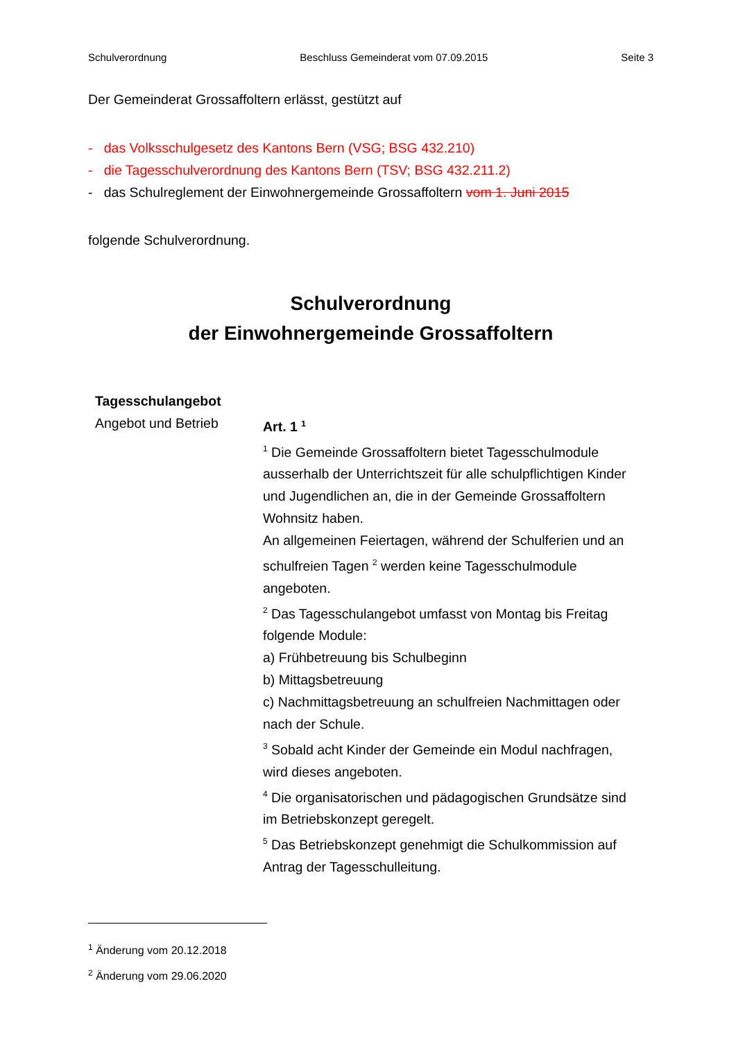Schulverordnung Beschluss Gemeinderat vom 07.09.2015 Seite 3
Der Gemeinderat Grossaffoltern erlässt, gestützt auf
- das Volksschulgesetz des Kantons Bern (VSG; BSG 432.210)
- die Tagesschulverordnung des Kantons Bern (TSV; BSG 432.211.2)
- das Schulreglement der Einwohnergemeinde Grossaffoltern vom 1. Juni 2015
folgende Schulverordnung.
Schulverordnung
der Einwohnergemeinde Grossaffoltern
Tagesschulangebot
Angebot und Betrieb
Art. 1 <sup>1</sup>
<sup>1</sup> Die Gemeinde Grossaffoltern bietet Tagesschulmodule ausserhalb der Unterrichtszeit für alle schulpflichtigen Kinder und Jugendlichen an, die in der Gemeinde Grossaffoltern Wohnsitz haben.
An allgemeinen Feiertagen, während der Schulferien und an schulfreien Tagen <sup>2</sup> werden keine Tagesschulmodule angeboten.
<sup>2</sup> Das Tagesschulangebot umfasst von Montag bis Freitag folgende Module:
a) Frühbetreuung bis Schulbeginn
b) Mittagsbetreuung
c) Nachmittagsbetreuung an schulfreien Nachmittagen oder nach der Schule.
<sup>3</sup> Sobald acht Kinder der Gemeinde ein Modul nachfragen, wird dieses angeboten.
<sup>4</sup> Die organisatorischen und pädagogischen Grundsätze sind im Betriebskonzept geregelt.
<sup>5</sup> Das Betriebskonzept genehmigt die Schulkommission auf Antrag der Tagesschulleitung.
<sup>1</sup> Änderung vom 20.12.2018
<sup>2</sup> Änderung vom 29.06.2020